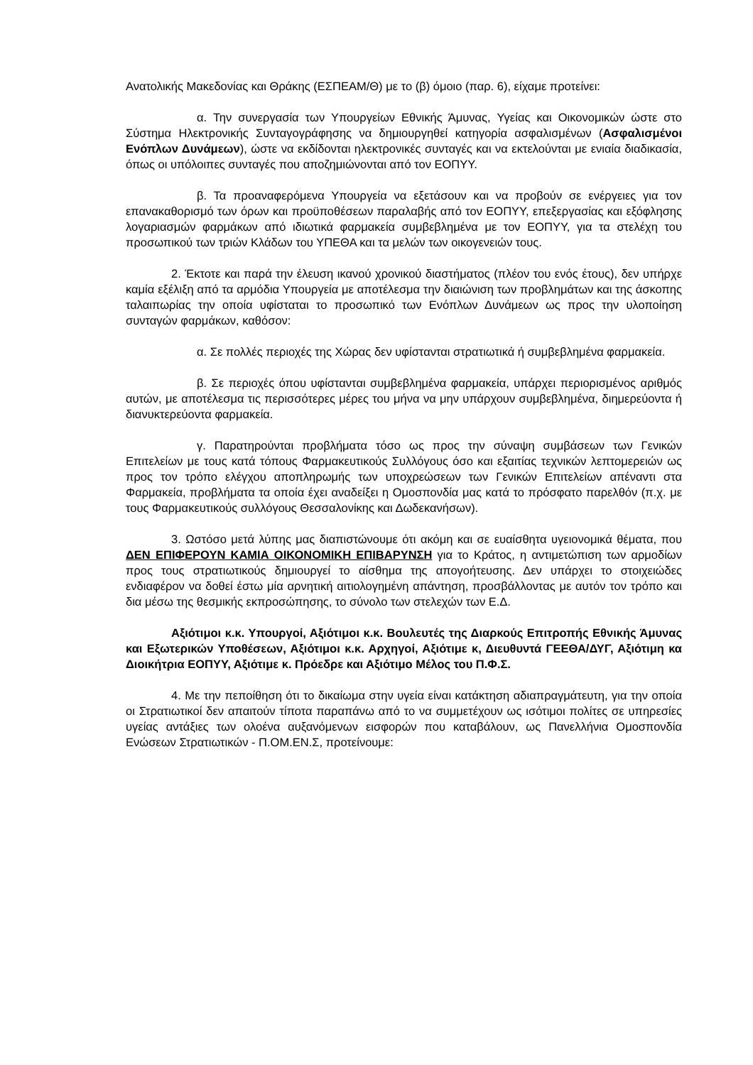Ανατολικής Μακεδονίας και Θράκης (ΕΣΠΕΑΜ/Θ) με το (β) όμοιο (παρ. 6), είχαμε προτείνει:
α. Την συνεργασία των Υπουργείων Εθνικής Άμυνας, Υγείας και Οικονομικών ώστε στο Σύστημα Ηλεκτρονικής Συνταγογράφησης να δημιουργηθεί κατηγορία ασφαλισμένων (Ασφαλισμένοι Ενόπλων Δυνάμεων), ώστε να εκδίδονται ηλεκτρονικές συνταγές και να εκτελούνται με ενιαία διαδικασία, όπως οι υπόλοιπες συνταγές που αποζημιώνονται από τον ΕΟΠΥΥ.
β. Τα προαναφερόμενα Υπουργεία να εξετάσουν και να προβούν σε ενέργειες για τον επανακαθορισμό των όρων και προϋποθέσεων παραλαβής από τον ΕΟΠΥΥ, επεξεργασίας και εξόφλησης λογαριασμών φαρμάκων από ιδιωτικά φαρμακεία συμβεβλημένα με τον ΕΟΠΥΥ, για τα στελέχη του προσωπικού των τριών Κλάδων του ΥΠΕΘΑ και τα μελών των οικογενειών τους.
2. Έκτοτε και παρά την έλευση ικανού χρονικού διαστήματος (πλέον του ενός έτους), δεν υπήρχε καμία εξέλιξη από τα αρμόδια Υπουργεία με αποτέλεσμα την διαιώνιση των προβλημάτων και της άσκοπης ταλαιπωρίας την οποία υφίσταται το προσωπικό των Ενόπλων Δυνάμεων ως προς την υλοποίηση συνταγών φαρμάκων, καθόσον:
α. Σε πολλές περιοχές της Χώρας δεν υφίστανται στρατιωτικά ή συμβεβλημένα φαρμακεία.
β. Σε περιοχές όπου υφίστανται συμβεβλημένα φαρμακεία, υπάρχει περιορισμένος αριθμός αυτών, με αποτέλεσμα τις περισσότερες μέρες του μήνα να μην υπάρχουν συμβεβλημένα, διημερεύοντα ή διανυκτερεύοντα φαρμακεία.
γ. Παρατηρούνται προβλήματα τόσο ως προς την σύναψη συμβάσεων των Γενικών Επιτελείων με τους κατά τόπους Φαρμακευτικούς Συλλόγους όσο και εξαιτίας τεχνικών λεπτομερειών ως προς τον τρόπο ελέγχου αποπληρωμής των υποχρεώσεων των Γενικών Επιτελείων απέναντι στα Φαρμακεία, προβλήματα τα οποία έχει αναδείξει η Ομοσπονδία μας κατά το πρόσφατο παρελθόν (π.χ. με τους Φαρμακευτικούς συλλόγους Θεσσαλονίκης και Δωδεκανήσων).
3. Ωστόσο μετά λύπης μας διαπιστώνουμε ότι ακόμη και σε ευαίσθητα υγειονομικά θέματα, που ΔΕΝ ΕΠΙΦΕΡΟΥΝ ΚΑΜΙΑ ΟΙΚΟΝΟΜΙΚΗ ΕΠΙΒΑΡΥΝΣΗ για το Κράτος, η αντιμετώπιση των αρμοδίων προς τους στρατιωτικούς δημιουργεί το αίσθημα της απογοήτευσης. Δεν υπάρχει το στοιχειώδες ενδιαφέρον να δοθεί έστω μία αρνητική αιτιολογημένη απάντηση, προσβάλλοντας με αυτόν τον τρόπο και δια μέσω της θεσμικής εκπροσώπησης, το σύνολο των στελεχών των Ε.Δ.
Αξιότιμοι κ.κ. Υπουργοί, Αξιότιμοι κ.κ. Βουλευτές της Διαρκούς Επιτροπής Εθνικής Άμυνας και Εξωτερικών Υποθέσεων, Αξιότιμοι κ.κ. Αρχηγοί, Αξιότιμε κ, Διευθυντά ΓΕΕΘΑ/ΔΥΓ, Αξιότιμη κα Διοικήτρια ΕΟΠΥΥ, Αξιότιμε κ. Πρόεδρε και Αξιότιμο Μέλος του Π.Φ.Σ.
4. Με την πεποίθηση ότι το δικαίωμα στην υγεία είναι κατάκτηση αδιαπραγμάτευτη, για την οποία οι Στρατιωτικοί δεν απαιτούν τίποτα παραπάνω από το να συμμετέχουν ως ισότιμοι πολίτες σε υπηρεσίες υγείας αντάξιες των ολοένα αυξανόμενων εισφορών που καταβάλουν, ως Πανελλήνια Ομοσπονδία Ενώσεων Στρατιωτικών - Π.ΟΜ.ΕΝ.Σ, προτείνουμε: